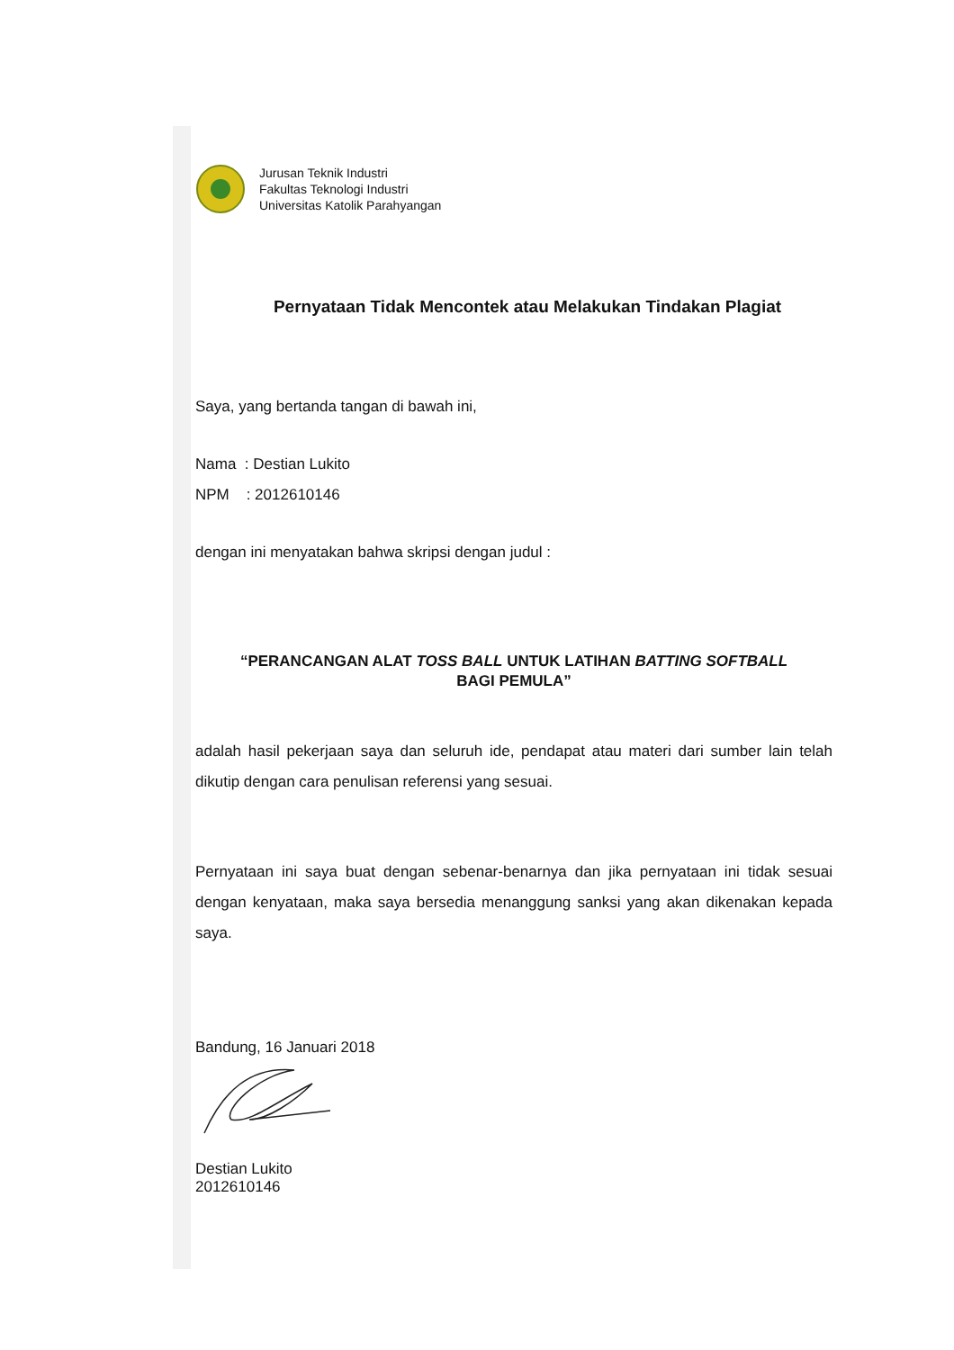Jurusan Teknik Industri
Fakultas Teknologi Industri
Universitas Katolik Parahyangan
Pernyataan Tidak Mencontek atau Melakukan Tindakan Plagiat
Saya, yang bertanda tangan di bawah ini,
Nama : Destian Lukito
NPM : 2012610146
dengan ini menyatakan bahwa skripsi dengan judul :
“PERANCANGAN ALAT TOSS BALL UNTUK LATIHAN BATTING SOFTBALL
BAGI PEMULA”
adalah hasil pekerjaan saya dan seluruh ide, pendapat atau materi dari sumber lain telah dikutip dengan cara penulisan referensi yang sesuai.
Pernyataan ini saya buat dengan sebenar-benarnya dan jika pernyataan ini tidak sesuai dengan kenyataan, maka saya bersedia menanggung sanksi yang akan dikenakan kepada saya.
Bandung, 16 Januari 2018
Destian Lukito
2012610146